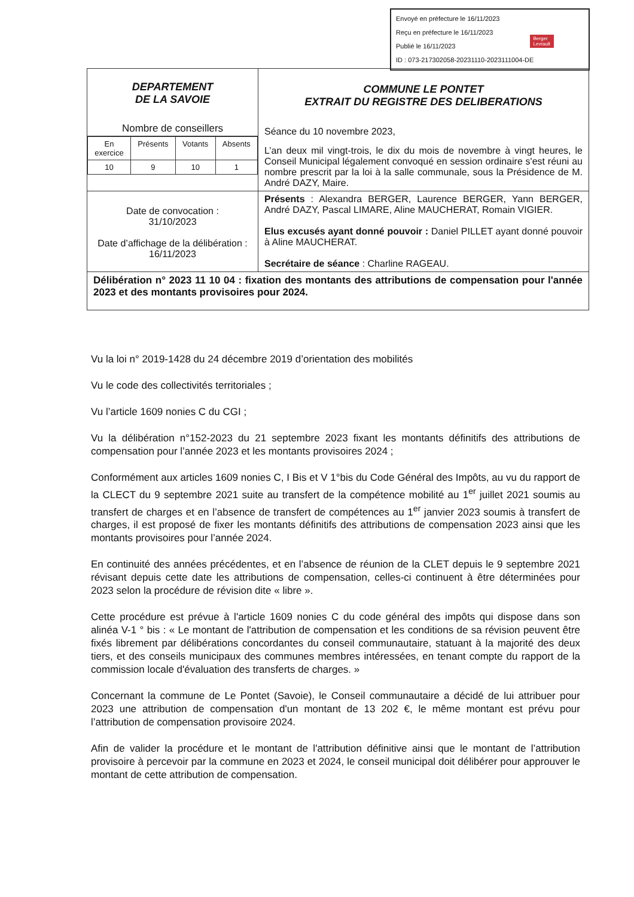Envoyé en préfecture le 16/11/2023
Reçu en préfecture le 16/11/2023
Publié le 16/11/2023
ID : 073-217302058-20231110-2023111004-DE
Berger
Levrault
| DEPARTEMENT DE LA SAVOIE Nombre de conseillers / En exercice / Présents / Votants / Absents / / 10 / 9 / 10 / 1 / | COMMUNE LE PONTET EXTRAIT DU REGISTRE DES DELIBERATIONS Séance du 10 novembre 2023, L’an deux mil vingt-trois, le dix du mois de novembre à vingt heures, le Conseil Municipal légalement convoqué en session ordinaire s'est réuni au nombre prescrit par la loi à la salle communale, sous la Présidence de M. André DAZY, Maire. |
| Date de convocation : 31/10/2023 Date d’affichage de la délibération : 16/11/2023 | Présents : Alexandra BERGER, Laurence BERGER, Yann BERGER, André DAZY, Pascal LIMARE, Aline MAUCHERAT, Romain VIGIER. Elus excusés ayant donné pouvoir : Daniel PILLET ayant donné pouvoir à Aline MAUCHERAT. Secrétaire de séance : Charline RAGEAU. |
| Délibération n° 2023 11 10 04 : fixation des montants des attributions de compensation pour l'année 2023 et des montants provisoires pour 2024. | |
Vu la loi n° 2019-1428 du 24 décembre 2019 d’orientation des mobilités
Vu le code des collectivités territoriales ;
Vu l’article 1609 nonies C du CGI ;
Vu la délibération n°152-2023 du 21 septembre 2023 fixant les montants définitifs des attributions de compensation pour l’année 2023 et les montants provisoires 2024 ;
Conformément aux articles 1609 nonies C, I Bis et V 1°bis du Code Général des Impôts, au vu du rapport de la CLECT du 9 septembre 2021 suite au transfert de la compétence mobilité au 1<sup>er</sup> juillet 2021 soumis au transfert de charges et en l’absence de transfert de compétences au 1<sup>er</sup> janvier 2023 soumis à transfert de charges, il est proposé de fixer les montants définitifs des attributions de compensation 2023 ainsi que les montants provisoires pour l’année 2024.
En continuité des années précédentes, et en l’absence de réunion de la CLET depuis le 9 septembre 2021 révisant depuis cette date les attributions de compensation, celles-ci continuent à être déterminées pour 2023 selon la procédure de révision dite « libre ».
Cette procédure est prévue à l'article 1609 nonies C du code général des impôts qui dispose dans son alinéa V-1 ° bis : « Le montant de l'attribution de compensation et les conditions de sa révision peuvent être fixés librement par délibérations concordantes du conseil communautaire, statuant à la majorité des deux tiers, et des conseils municipaux des communes membres intéressées, en tenant compte du rapport de la commission locale d'évaluation des transferts de charges. »
Concernant la commune de Le Pontet (Savoie), le Conseil communautaire a décidé de lui attribuer pour 2023 une attribution de compensation d'un montant de 13 202 €, le même montant est prévu pour l’attribution de compensation provisoire 2024.
Afin de valider la procédure et le montant de l'attribution définitive ainsi que le montant de l’attribution provisoire à percevoir par la commune en 2023 et 2024, le conseil municipal doit délibérer pour approuver le montant de cette attribution de compensation.